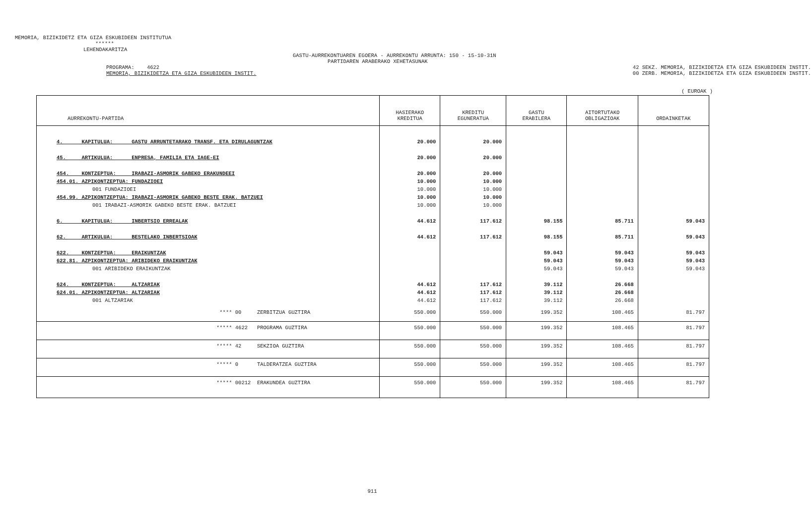MEMORIA, BIZIKIDETZ ETA GIZA ESKUBIDEEN INSTITUTUA
******
LEHENDAKARITZA
GASTU-AURREKONTUAREN EGOERA - AURREKONTU ARRUNTA: 150 - 15-10-31N
PARTIDAREN ARABERAKO XEHETASUNAK
PROGRAMA: 4622
MEMORIA, BIZIKIDETZA ETA GIZA ESKUBIDEEN INSTIT.
42 SEKZ. MEMORIA, BIZIKIDETZA ETA GIZA ESKUBIDEEN INSTIT.
00 ZERB. MEMORIA, BIZIKIDETZA ETA GIZA ESKUBIDEEN INSTIT.
( EUROAK )
| AURREKONTU-PARTIDA | HASIERAKO KREDITUA | KREDITU EGUNERATUA | GASTU ERABILERA | AITORTUTAKO OBLIGAZIOAK | ORDAINKETAK |
| --- | --- | --- | --- | --- | --- |
| 4. KAPITULUA: GASTU ARRUNTETARAKO TRANSF. ETA DIRULAGUNTZAK | 20.000 | 20.000 | | | |
| 45. ARTIKULUA: ENPRESA, FAMILIA ETA IAGE-EI | 20.000 | 20.000 | | | |
| 454. KONTZEPTUA: IRABAZI-ASMORIK GABEKO ERAKUNDEEI | 20.000 | 20.000 | | | |
| 454.01. AZPIKONTZEPTUA: FUNDAZIOEI | 10.000 | 10.000 | | | |
| 001 FUNDAZIOEI | 10.000 | 10.000 | | | |
| 454.99. AZPIKONTZEPTUA: IRABAZI-ASMORIK GABEKO BESTE ERAK. BATZUEI | 10.000 | 10.000 | | | |
| 001 IRABAZI-ASMORIK GABEKO BESTE ERAK. BATZUEI | 10.000 | 10.000 | | | |
| 6. KAPITULUA: INBERTSIO ERREALAK | 44.612 | 117.612 | 98.155 | 85.711 | 59.043 |
| 62. ARTIKULUA: BESTELAKO INBERTSIOAK | 44.612 | 117.612 | 98.155 | 85.711 | 59.043 |
| 622. KONTZEPTUA: ERAIKUNTZAK | | | 59.043 | 59.043 | 59.043 |
| 622.81. AZPIKONTZEPTUA: ARIBIDEKO ERAIKUNTZAK | | | 59.043 | 59.043 | 59.043 |
| 001 ARIBIDEKO ERAIKUNTZAK | | | 59.043 | 59.043 | 59.043 |
| 624. KONTZEPTUA: ALTZARIAK | 44.612 | 117.612 | 39.112 | 26.668 | |
| 624.01. AZPIKONTZEPTUA: ALTZARIAK | 44.612 | 117.612 | 39.112 | 26.668 | |
| 001 ALTZARIAK | 44.612 | 117.612 | 39.112 | 26.668 | |
| **** 00 ZERBITZUA GUZTIRA | 550.000 | 550.000 | 199.352 | 108.465 | 81.797 |
| ***** 4622 PROGRAMA GUZTIRA | 550.000 | 550.000 | 199.352 | 108.465 | 81.797 |
| ***** 42 SEKZIOA GUZTIRA | 550.000 | 550.000 | 199.352 | 108.465 | 81.797 |
| ***** 0 TALDERATZEA GUZTIRA | 550.000 | 550.000 | 199.352 | 108.465 | 81.797 |
| ***** 00212 ERAKUNDEA GUZTIRA | 550.000 | 550.000 | 199.352 | 108.465 | 81.797 |
911